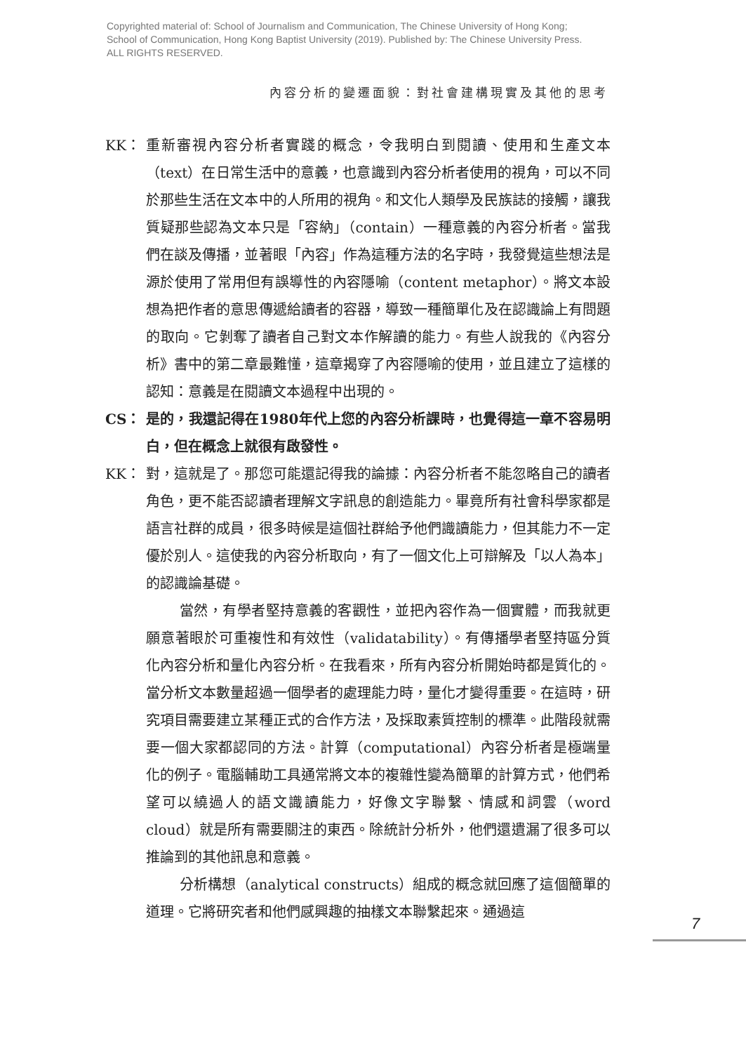Copyrighted material of: School of Journalism and Communication, The Chinese University of Hong Kong;
School of Communication, Hong Kong Baptist University (2019). Published by: The Chinese University Press.
ALL RIGHTS RESERVED.
內容分析的變遷面貌：對社會建構現實及其他的思考
KK： 重新審視內容分析者實踐的概念，令我明白到閱讀、使用和生產文本（text）在日常生活中的意義，也意識到內容分析者使用的視角，可以不同於那些生活在文本中的人所用的視角。和文化人類學及民族誌的接觸，讓我質疑那些認為文本只是「容納」（contain）一種意義的內容分析者。當我們在談及傳播，並著眼「內容」作為這種方法的名字時，我發覺這些想法是源於使用了常用但有誤導性的內容隱喻（content metaphor）。將文本設想為把作者的意思傳遞給讀者的容器，導致一種簡單化及在認識論上有問題的取向。它剝奪了讀者自己對文本作解讀的能力。有些人說我的《內容分析》書中的第二章最難懂，這章揭穿了內容隱喻的使用，並且建立了這樣的認知：意義是在閱讀文本過程中出現的。
CS： 是的，我還記得在1980年代上您的內容分析課時，也覺得這一章不容易明白，但在概念上就很有啟發性。
KK： 對，這就是了。那您可能還記得我的論據：內容分析者不能忽略自己的讀者角色，更不能否認讀者理解文字訊息的創造能力。畢竟所有社會科學家都是語言社群的成員，很多時候是這個社群給予他們識讀能力，但其能力不一定優於別人。這使我的內容分析取向，有了一個文化上可辯解及「以人為本」的認識論基礎。
當然，有學者堅持意義的客觀性，並把內容作為一個實體，而我就更願意著眼於可重複性和有效性（validatability）。有傳播學者堅持區分質化內容分析和量化內容分析。在我看來，所有內容分析開始時都是質化的。當分析文本數量超過一個學者的處理能力時，量化才變得重要。在這時，研究項目需要建立某種正式的合作方法，及採取素質控制的標準。此階段就需要一個大家都認同的方法。計算（computational）內容分析者是極端量化的例子。電腦輔助工具通常將文本的複雜性變為簡單的計算方式，他們希望可以繞過人的語文識讀能力，好像文字聯繫、情感和詞雲（word cloud）就是所有需要關注的東西。除統計分析外，他們還遺漏了很多可以推論到的其他訊息和意義。
分析構想（analytical constructs）組成的概念就回應了這個簡單的道理。它將研究者和他們感興趣的抽樣文本聯繫起來。通過這
7